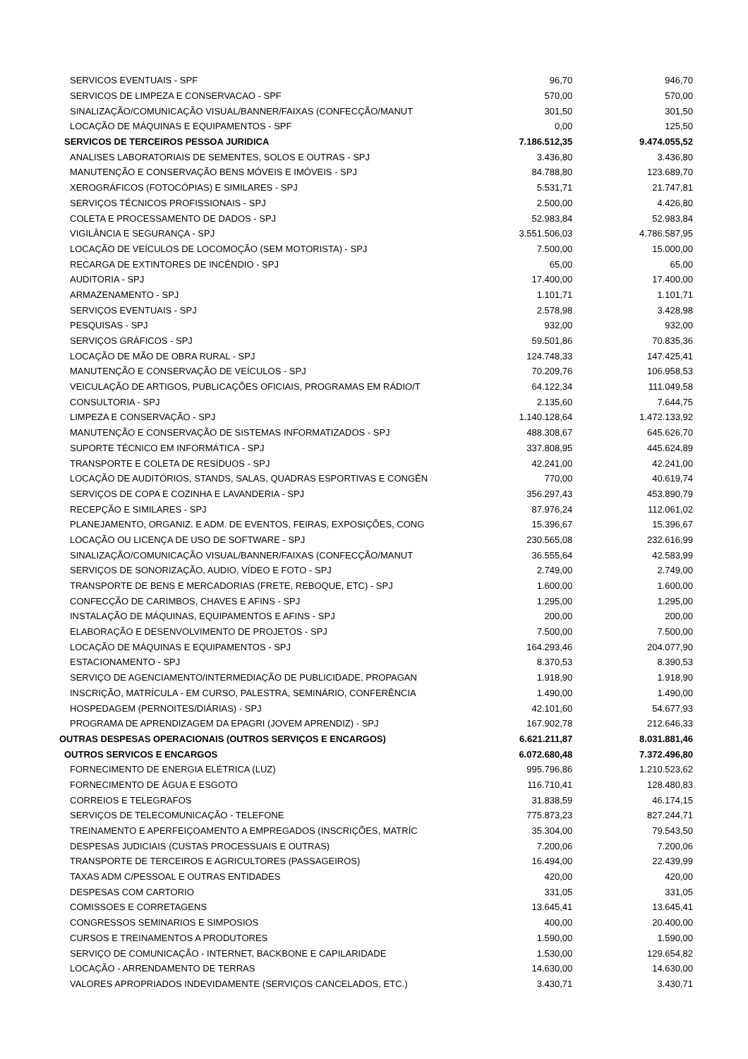| SERVICOS EVENTUAIS - SPF | 96,70 | 946,70 |
| SERVICOS DE LIMPEZA E CONSERVACAO - SPF | 570,00 | 570,00 |
| SINALIZAÇÃO/COMUNICAÇÃO VISUAL/BANNER/FAIXAS (CONFECÇÃO/MANUT | 301,50 | 301,50 |
| LOCAÇÃO DE MÁQUINAS E EQUIPAMENTOS - SPF | 0,00 | 125,50 |
| SERVICOS DE TERCEIROS PESSOA JURIDICA | 7.186.512,35 | 9.474.055,52 |
| ANALISES LABORATORIAIS DE SEMENTES, SOLOS E OUTRAS - SPJ | 3.436,80 | 3.436,80 |
| MANUTENÇÃO E CONSERVAÇÃO BENS MÓVEIS E IMÓVEIS - SPJ | 84.788,80 | 123.689,70 |
| XEROGRÁFICOS (FOTOCÓPIAS) E SIMILARES - SPJ | 5.531,71 | 21.747,81 |
| SERVIÇOS TÉCNICOS PROFISSIONAIS - SPJ | 2.500,00 | 4.426,80 |
| COLETA E PROCESSAMENTO DE DADOS - SPJ | 52.983,84 | 52.983,84 |
| VIGILÂNCIA E SEGURANÇA - SPJ | 3.551.506,03 | 4.786.587,95 |
| LOCAÇÃO DE VEÍCULOS DE LOCOMOÇÃO (SEM MOTORISTA) - SPJ | 7.500,00 | 15.000,00 |
| RECARGA DE EXTINTORES DE INCÊNDIO - SPJ | 65,00 | 65,00 |
| AUDITORIA - SPJ | 17.400,00 | 17.400,00 |
| ARMAZENAMENTO - SPJ | 1.101,71 | 1.101,71 |
| SERVIÇOS EVENTUAIS - SPJ | 2.578,98 | 3.428,98 |
| PESQUISAS - SPJ | 932,00 | 932,00 |
| SERVIÇOS GRÁFICOS - SPJ | 59.501,86 | 70.835,36 |
| LOCAÇÃO DE MÃO DE OBRA RURAL - SPJ | 124.748,33 | 147.425,41 |
| MANUTENÇÃO E CONSERVAÇÃO DE VEÍCULOS - SPJ | 70.209,76 | 106.958,53 |
| VEICULAÇÃO DE ARTIGOS, PUBLICAÇÕES OFICIAIS, PROGRAMAS EM RÁDIO/T | 64.122,34 | 111.049,58 |
| CONSULTORIA - SPJ | 2.135,60 | 7.644,75 |
| LIMPEZA E CONSERVAÇÃO - SPJ | 1.140.128,64 | 1.472.133,92 |
| MANUTENÇÃO E CONSERVAÇÃO DE SISTEMAS INFORMATIZADOS - SPJ | 488.308,67 | 645.626,70 |
| SUPORTE TÉCNICO EM INFORMÁTICA - SPJ | 337.808,95 | 445.624,89 |
| TRANSPORTE E COLETA DE RESÍDUOS - SPJ | 42.241,00 | 42.241,00 |
| LOCAÇÃO DE AUDITÓRIOS, STANDS, SALAS, QUADRAS ESPORTIVAS E CONGÊN | 770,00 | 40.619,74 |
| SERVIÇOS DE COPA E COZINHA E LAVANDERIA - SPJ | 356.297,43 | 453.890,79 |
| RECEPÇÃO E SIMILARES - SPJ | 87.976,24 | 112.061,02 |
| PLANEJAMENTO, ORGANIZ. E ADM. DE EVENTOS, FEIRAS, EXPOSIÇÕES, CONG | 15.396,67 | 15.396,67 |
| LOCAÇÃO OU LICENÇA DE USO DE SOFTWARE - SPJ | 230.565,08 | 232.616,99 |
| SINALIZAÇÃO/COMUNICAÇÃO VISUAL/BANNER/FAIXAS (CONFECÇÃO/MANUT | 36.555,64 | 42.583,99 |
| SERVIÇOS DE SONORIZAÇÃO, AUDIO, VÍDEO E FOTO - SPJ | 2.749,00 | 2.749,00 |
| TRANSPORTE DE BENS E MERCADORIAS (FRETE, REBOQUE, ETC) - SPJ | 1.600,00 | 1.600,00 |
| CONFECÇÃO DE CARIMBOS, CHAVES E AFINS - SPJ | 1.295,00 | 1.295,00 |
| INSTALAÇÃO DE MÁQUINAS, EQUIPAMENTOS E AFINS - SPJ | 200,00 | 200,00 |
| ELABORAÇÃO E DESENVOLVIMENTO DE PROJETOS - SPJ | 7.500,00 | 7.500,00 |
| LOCAÇÃO DE MÁQUINAS E EQUIPAMENTOS - SPJ | 164.293,46 | 204.077,90 |
| ESTACIONAMENTO - SPJ | 8.370,53 | 8.390,53 |
| SERVIÇO DE AGENCIAMENTO/INTERMEDIAÇÃO DE PUBLICIDADE, PROPAGAN | 1.918,90 | 1.918,90 |
| INSCRIÇÃO, MATRÍCULA - EM CURSO, PALESTRA, SEMINÁRIO, CONFERÊNCIA | 1.490,00 | 1.490,00 |
| HOSPEDAGEM (PERNOITES/DIÁRIAS) - SPJ | 42.101,60 | 54.677,93 |
| PROGRAMA DE APRENDIZAGEM DA EPAGRI (JOVEM APRENDIZ) - SPJ | 167.902,78 | 212.646,33 |
| OUTRAS DESPESAS OPERACIONAIS (OUTROS SERVIÇOS E ENCARGOS) | 6.621.211,87 | 8.031.881,46 |
| OUTROS SERVICOS E ENCARGOS | 6.072.680,48 | 7.372.496,80 |
| FORNECIMENTO DE ENERGIA ELÉTRICA (LUZ) | 995.796,86 | 1.210.523,62 |
| FORNECIMENTO DE ÁGUA E ESGOTO | 116.710,41 | 128.480,83 |
| CORREIOS E TELEGRAFOS | 31.838,59 | 46.174,15 |
| SERVIÇOS DE TELECOMUNICAÇÃO - TELEFONE | 775.873,23 | 827.244,71 |
| TREINAMENTO E APERFEIÇOAMENTO A EMPREGADOS (INSCRIÇÕES, MATRÍC | 35.304,00 | 79.543,50 |
| DESPESAS JUDICIAIS (CUSTAS PROCESSUAIS E OUTRAS) | 7.200,06 | 7.200,06 |
| TRANSPORTE DE TERCEIROS E AGRICULTORES (PASSAGEIROS) | 16.494,00 | 22.439,99 |
| TAXAS ADM C/PESSOAL E OUTRAS ENTIDADES | 420,00 | 420,00 |
| DESPESAS COM CARTORIO | 331,05 | 331,05 |
| COMISSOES E CORRETAGENS | 13.645,41 | 13.645,41 |
| CONGRESSOS SEMINARIOS E SIMPOSIOS | 400,00 | 20.400,00 |
| CURSOS E TREINAMENTOS A PRODUTORES | 1.590,00 | 1.590,00 |
| SERVIÇO DE COMUNICAÇÃO - INTERNET, BACKBONE E CAPILARIDADE | 1.530,00 | 129.654,82 |
| LOCAÇÃO - ARRENDAMENTO DE TERRAS | 14.630,00 | 14.630,00 |
| VALORES APROPRIADOS INDEVIDAMENTE (SERVIÇOS CANCELADOS, ETC.) | 3.430,71 | 3.430,71 |